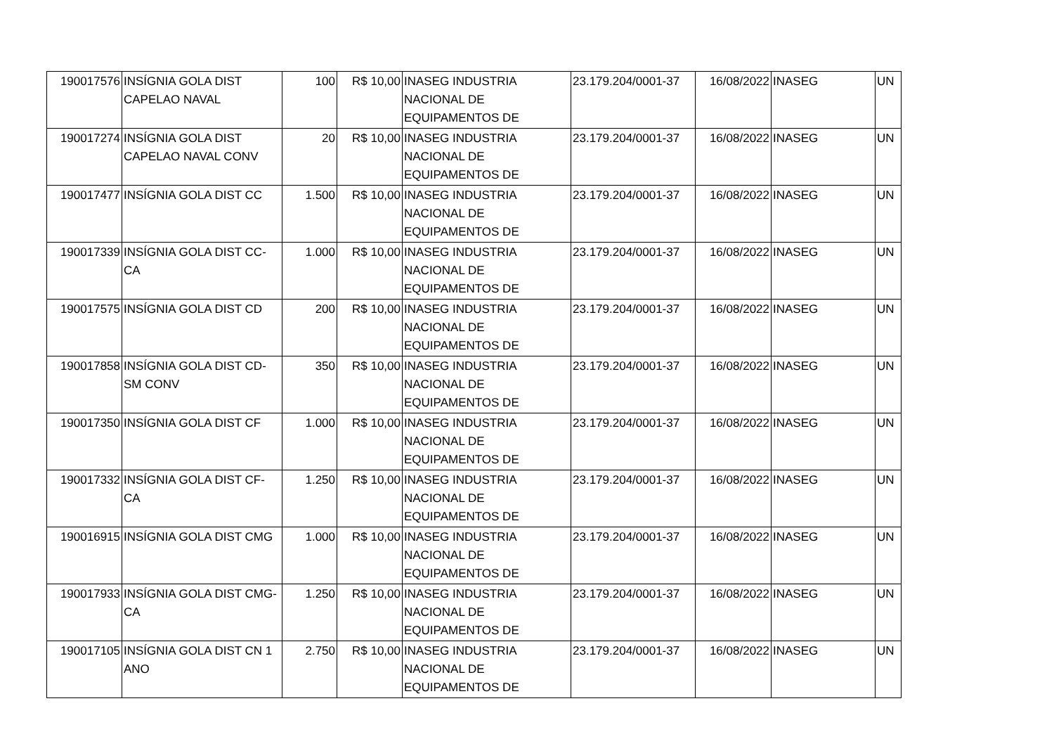| 190017576 | INSÍGNIA GOLA DIST CAPELAO NAVAL | 100 | R$ 10,00 | INASEG INDUSTRIA NACIONAL DE EQUIPAMENTOS DE | 23.179.204/0001-37 | 16/08/2022 | INASEG | UN |
| 190017274 | INSÍGNIA GOLA DIST CAPELAO NAVAL CONV | 20 | R$ 10,00 | INASEG INDUSTRIA NACIONAL DE EQUIPAMENTOS DE | 23.179.204/0001-37 | 16/08/2022 | INASEG | UN |
| 190017477 | INSÍGNIA GOLA DIST CC | 1.500 | R$ 10,00 | INASEG INDUSTRIA NACIONAL DE EQUIPAMENTOS DE | 23.179.204/0001-37 | 16/08/2022 | INASEG | UN |
| 190017339 | INSÍGNIA GOLA DIST CC-CA | 1.000 | R$ 10,00 | INASEG INDUSTRIA NACIONAL DE EQUIPAMENTOS DE | 23.179.204/0001-37 | 16/08/2022 | INASEG | UN |
| 190017575 | INSÍGNIA GOLA DIST CD | 200 | R$ 10,00 | INASEG INDUSTRIA NACIONAL DE EQUIPAMENTOS DE | 23.179.204/0001-37 | 16/08/2022 | INASEG | UN |
| 190017858 | INSÍGNIA GOLA DIST CD-SM CONV | 350 | R$ 10,00 | INASEG INDUSTRIA NACIONAL DE EQUIPAMENTOS DE | 23.179.204/0001-37 | 16/08/2022 | INASEG | UN |
| 190017350 | INSÍGNIA GOLA DIST CF | 1.000 | R$ 10,00 | INASEG INDUSTRIA NACIONAL DE EQUIPAMENTOS DE | 23.179.204/0001-37 | 16/08/2022 | INASEG | UN |
| 190017332 | INSÍGNIA GOLA DIST CF-CA | 1.250 | R$ 10,00 | INASEG INDUSTRIA NACIONAL DE EQUIPAMENTOS DE | 23.179.204/0001-37 | 16/08/2022 | INASEG | UN |
| 190016915 | INSÍGNIA GOLA DIST CMG | 1.000 | R$ 10,00 | INASEG INDUSTRIA NACIONAL DE EQUIPAMENTOS DE | 23.179.204/0001-37 | 16/08/2022 | INASEG | UN |
| 190017933 | INSÍGNIA GOLA DIST CMG-CA | 1.250 | R$ 10,00 | INASEG INDUSTRIA NACIONAL DE EQUIPAMENTOS DE | 23.179.204/0001-37 | 16/08/2022 | INASEG | UN |
| 190017105 | INSÍGNIA GOLA DIST CN 1 ANO | 2.750 | R$ 10,00 | INASEG INDUSTRIA NACIONAL DE EQUIPAMENTOS DE | 23.179.204/0001-37 | 16/08/2022 | INASEG | UN |